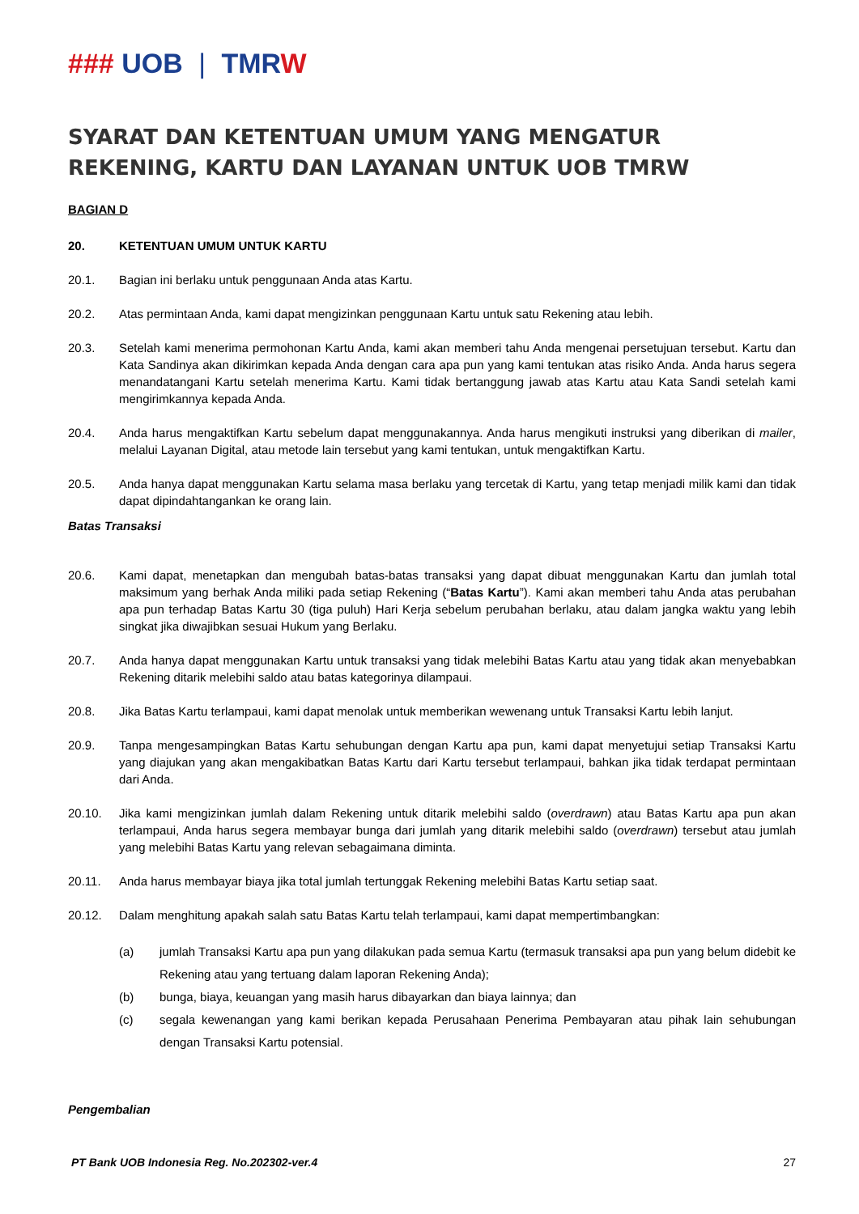### UOB | TMRW
SYARAT DAN KETENTUAN UMUM YANG MENGATUR REKENING, KARTU DAN LAYANAN UNTUK UOB TMRW
BAGIAN D
20. KETENTUAN UMUM UNTUK KARTU
20.1. Bagian ini berlaku untuk penggunaan Anda atas Kartu.
20.2. Atas permintaan Anda, kami dapat mengizinkan penggunaan Kartu untuk satu Rekening atau lebih.
20.3. Setelah kami menerima permohonan Kartu Anda, kami akan memberi tahu Anda mengenai persetujuan tersebut. Kartu dan Kata Sandinya akan dikirimkan kepada Anda dengan cara apa pun yang kami tentukan atas risiko Anda. Anda harus segera menandatangani Kartu setelah menerima Kartu. Kami tidak bertanggung jawab atas Kartu atau Kata Sandi setelah kami mengirimkannya kepada Anda.
20.4. Anda harus mengaktifkan Kartu sebelum dapat menggunakannya. Anda harus mengikuti instruksi yang diberikan di mailer, melalui Layanan Digital, atau metode lain tersebut yang kami tentukan, untuk mengaktifkan Kartu.
20.5. Anda hanya dapat menggunakan Kartu selama masa berlaku yang tercetak di Kartu, yang tetap menjadi milik kami dan tidak dapat dipindahtangankan ke orang lain.
Batas Transaksi
20.6. Kami dapat, menetapkan dan mengubah batas-batas transaksi yang dapat dibuat menggunakan Kartu dan jumlah total maksimum yang berhak Anda miliki pada setiap Rekening (“Batas Kartu”). Kami akan memberi tahu Anda atas perubahan apa pun terhadap Batas Kartu 30 (tiga puluh) Hari Kerja sebelum perubahan berlaku, atau dalam jangka waktu yang lebih singkat jika diwajibkan sesuai Hukum yang Berlaku.
20.7. Anda hanya dapat menggunakan Kartu untuk transaksi yang tidak melebihi Batas Kartu atau yang tidak akan menyebabkan Rekening ditarik melebihi saldo atau batas kategorinya dilampaui.
20.8. Jika Batas Kartu terlampaui, kami dapat menolak untuk memberikan wewenang untuk Transaksi Kartu lebih lanjut.
20.9. Tanpa mengesampingkan Batas Kartu sehubungan dengan Kartu apa pun, kami dapat menyetujui setiap Transaksi Kartu yang diajukan yang akan mengakibatkan Batas Kartu dari Kartu tersebut terlampaui, bahkan jika tidak terdapat permintaan dari Anda.
20.10. Jika kami mengizinkan jumlah dalam Rekening untuk ditarik melebihi saldo (overdrawn) atau Batas Kartu apa pun akan terlampaui, Anda harus segera membayar bunga dari jumlah yang ditarik melebihi saldo (overdrawn) tersebut atau jumlah yang melebihi Batas Kartu yang relevan sebagaimana diminta.
20.11. Anda harus membayar biaya jika total jumlah tertunggak Rekening melebihi Batas Kartu setiap saat.
20.12. Dalam menghitung apakah salah satu Batas Kartu telah terlampaui, kami dapat mempertimbangkan:
(a) jumlah Transaksi Kartu apa pun yang dilakukan pada semua Kartu (termasuk transaksi apa pun yang belum didebit ke Rekening atau yang tertuang dalam laporan Rekening Anda);
(b) bunga, biaya, keuangan yang masih harus dibayarkan dan biaya lainnya; dan
(c) segala kewenangan yang kami berikan kepada Perusahaan Penerima Pembayaran atau pihak lain sehubungan dengan Transaksi Kartu potensial.
Pengembalian
PT Bank UOB Indonesia Reg. No.202302-ver.4 27